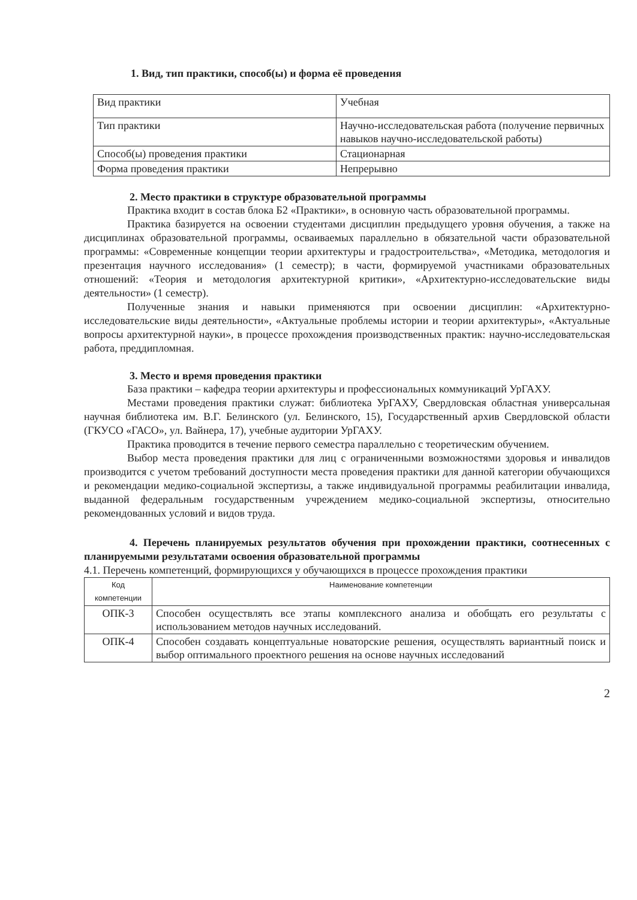1. Вид, тип практики, способ(ы) и форма её проведения
| Вид практики | Учебная |
| Тип практики | Научно-исследовательская работа (получение первичных навыков научно-исследовательской работы) |
| Способ(ы) проведения практики | Стационарная |
| Форма проведения практики | Непрерывно |
2. Место практики в структуре образовательной программы
Практика входит в состав блока Б2 «Практики», в основную часть образовательной программы.
Практика базируется на освоении студентами дисциплин предыдущего уровня обучения, а также на дисциплинах образовательной программы, осваиваемых параллельно в обязательной части образовательной программы: «Современные концепции теории архитектуры и градостроительства», «Методика, методология и презентация научного исследования» (1 семестр); в части, формируемой участниками образовательных отношений: «Теория и методология архитектурной критики», «Архитектурно-исследовательские виды деятельности» (1 семестр).
Полученные знания и навыки применяются при освоении дисциплин: «Архитектурно-исследовательские виды деятельности», «Актуальные проблемы истории и теории архитектуры», «Актуальные вопросы архитектурной науки», в процессе прохождения производственных практик: научно-исследовательская работа, преддипломная.
3. Место и время проведения практики
База практики – кафедра теории архитектуры и профессиональных коммуникаций УрГАХУ.
Местами проведения практики служат: библиотека УрГАХУ, Свердловская областная универсальная научная библиотека им. В.Г. Белинского (ул. Белинского, 15), Государственный архив Свердловской области (ГКУСО «ГАСО», ул. Вайнера, 17), учебные аудитории УрГАХУ.
Практика проводится в течение первого семестра параллельно с теоретическим обучением.
Выбор места проведения практики для лиц с ограниченными возможностями здоровья и инвалидов производится с учетом требований доступности места проведения практики для данной категории обучающихся и рекомендации медико-социальной экспертизы, а также индивидуальной программы реабилитации инвалида, выданной федеральным государственным учреждением медико-социальной экспертизы, относительно рекомендованных условий и видов труда.
4. Перечень планируемых результатов обучения при прохождении практики, соотнесенных с планируемыми результатами освоения образовательной программы
4.1. Перечень компетенций, формирующихся у обучающихся в процессе прохождения практики
| Код компетенции | Наименование компетенции |
| --- | --- |
| ОПК-3 | Способен осуществлять все этапы комплексного анализа и обобщать его результаты с использованием методов научных исследований. |
| ОПК-4 | Способен создавать концептуальные новаторские решения, осуществлять вариантный поиск и выбор оптимального проектного решения на основе научных исследований |
2